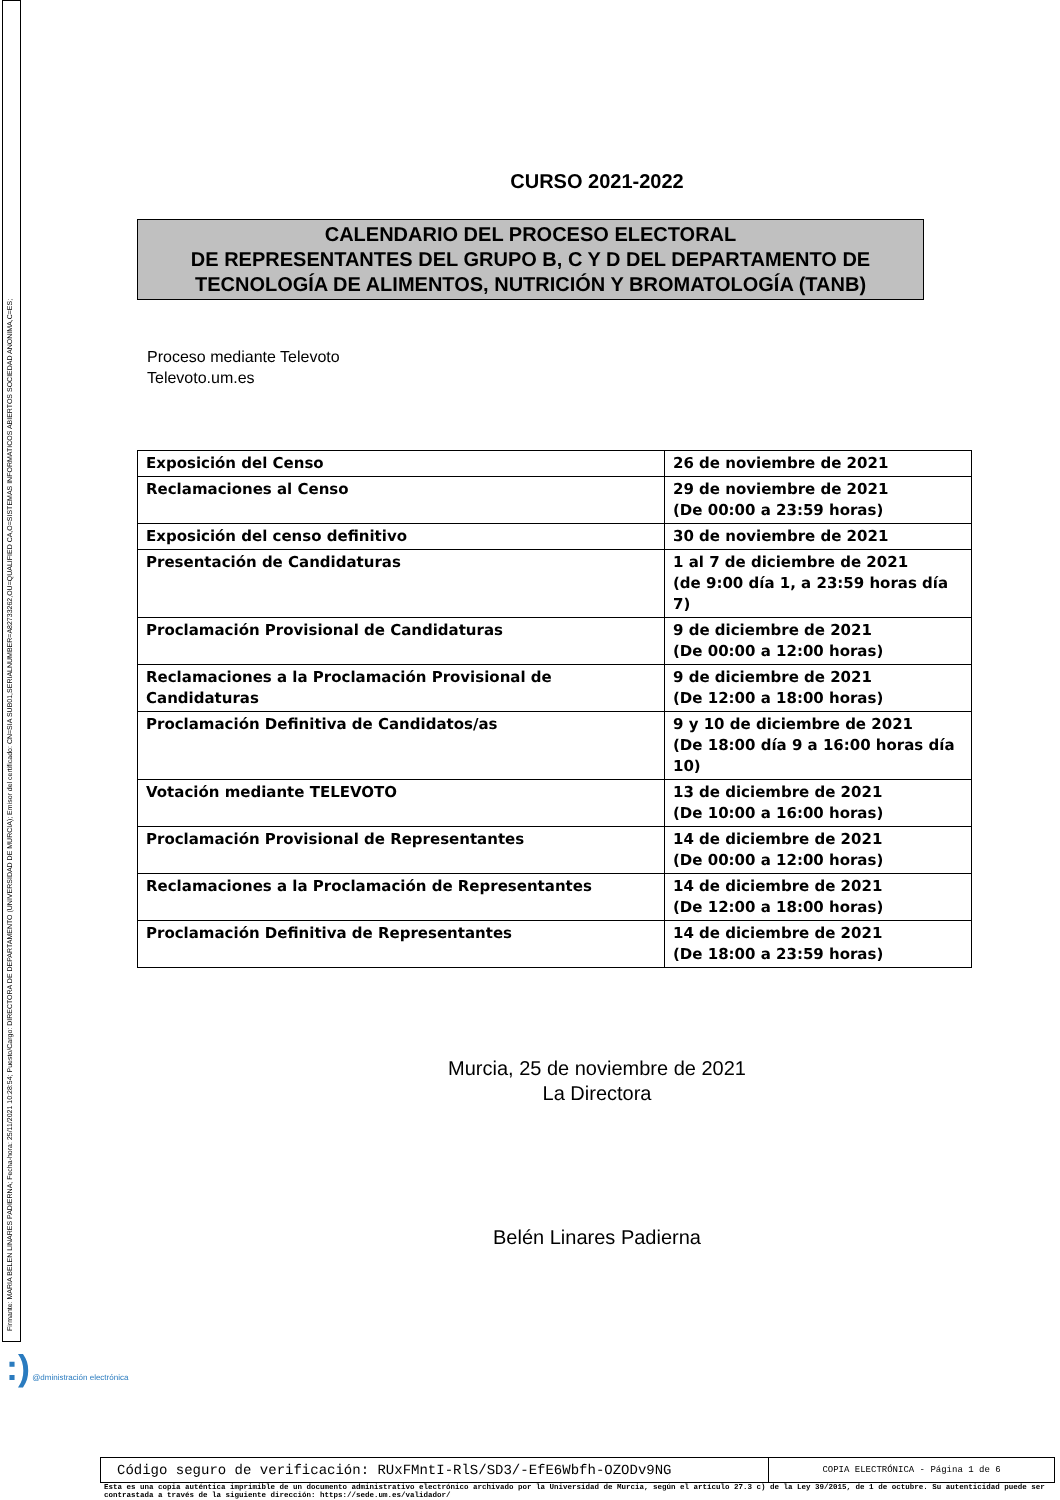Firmante: MARIA BELEN LINARES PADIERNA; Fecha-hora: 25/11/2021 10:28:54; Puesto/Cargo: DIRECTORA DE DEPARTAMENTO (UNIVERSIDAD DE MURCIA); Emisor del certificado: CN=SIA SUB01,SERIALNUMBER=A82733262,OU=QUALIFIED CA,O=SISTEMAS INFORMATICOS ABIERTOS SOCIEDAD ANONIMA,C=ES;
CURSO 2021-2022
CALENDARIO DEL PROCESO ELECTORAL
DE REPRESENTANTES DEL GRUPO B, C Y D DEL DEPARTAMENTO DE
TECNOLOGÍA DE ALIMENTOS, NUTRICIÓN Y BROMATOLOGÍA (TANB)
Proceso mediante Televoto
Televoto.um.es
| Exposición del Censo | 26 de noviembre de 2021 |
| Reclamaciones al Censo | 29 de noviembre de 2021 (De 00:00 a 23:59 horas) |
| Exposición del censo definitivo | 30 de noviembre de 2021 |
| Presentación de Candidaturas | 1 al 7 de diciembre de 2021 (de 9:00 día 1, a 23:59 horas día 7) |
| Proclamación Provisional de Candidaturas | 9 de diciembre de 2021 (De 00:00 a 12:00 horas) |
| Reclamaciones a la Proclamación Provisional de Candidaturas | 9 de diciembre de 2021 (De 12:00 a 18:00 horas) |
| Proclamación Definitiva de Candidatos/as | 9 y 10 de diciembre de 2021 (De 18:00 día 9 a 16:00 horas día 10) |
| Votación mediante TELEVOTO | 13 de diciembre de 2021 (De 10:00 a 16:00 horas) |
| Proclamación Provisional de Representantes | 14 de diciembre de 2021 (De 00:00 a 12:00 horas) |
| Reclamaciones a la Proclamación de Representantes | 14 de diciembre de 2021 (De 12:00 a 18:00 horas) |
| Proclamación Definitiva de Representantes | 14 de diciembre de 2021 (De 18:00 a 23:59 horas) |
Murcia, 25 de noviembre de 2021
La Directora
Belén Linares Padierna
:) @dministración electrónica
Código seguro de verificación: RUxFMntI-RlS/SD3/-EfE6Wbfh-OZODv9NG
COPIA ELECTRÓNICA - Página 1 de 6
Esta es una copia auténtica imprimible de un documento administrativo electrónico archivado por la Universidad de Murcia, según el artículo 27.3 c) de la Ley 39/2015, de 1 de octubre. Su autenticidad puede ser contrastada a través de la siguiente dirección: https://sede.um.es/validador/